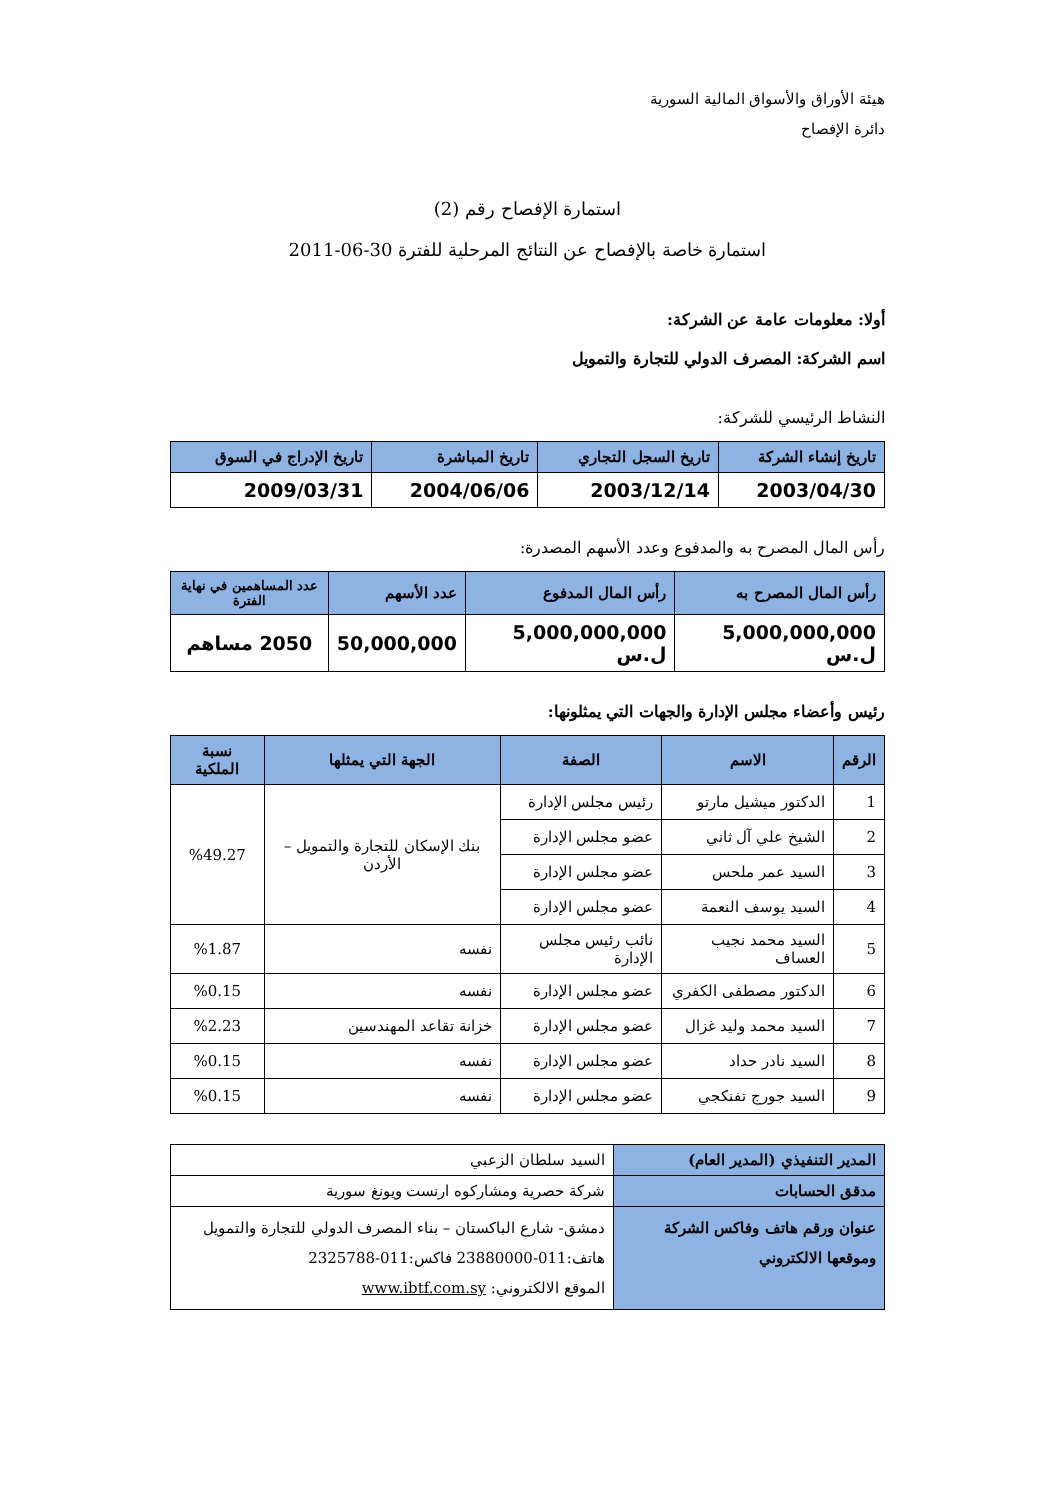هيئة الأوراق والأسواق المالية السورية
دائرة الإفصاح
استمارة الإفصاح رقم (2)
استمارة خاصة بالإفصاح عن النتائج المرحلية للفترة 30-06-2011
أولا: معلومات عامة عن الشركة:
اسم الشركة: المصرف الدولي للتجارة والتمويل
النشاط الرئيسي للشركة:
| تاريخ إنشاء الشركة | تاريخ السجل التجاري | تاريخ المباشرة | تاريخ الإدراج في السوق |
| --- | --- | --- | --- |
| 2003/04/30 | 2003/12/14 | 2004/06/06 | 2009/03/31 |
رأس المال المصرح به والمدفوع وعدد الأسهم المصدرة:
| رأس المال المصرح به | رأس المال المدفوع | عدد الأسهم | عدد المساهمين في نهاية الفترة |
| --- | --- | --- | --- |
| 5,000,000,000 ل.س | 5,000,000,000 ل.س | 50,000,000 | 2050 مساهم |
رئيس وأعضاء مجلس الإدارة والجهات التي يمثلونها:
| الرقم | الاسم | الصفة | الجهة التي يمثلها | نسبة الملكية |
| --- | --- | --- | --- | --- |
| 1 | الدكتور ميشيل مارتو | رئيس مجلس الإدارة | بنك الإسكان للتجارة والتمويل – الأردن | %49.27 |
| 2 | الشيخ علي آل ثاني | عضو مجلس الإدارة | | |
| 3 | السيد عمر ملحس | عضو مجلس الإدارة | | |
| 4 | السيد يوسف النعمة | عضو مجلس الإدارة | | |
| 5 | السيد محمد نجيب العساف | نائب رئيس مجلس الإدارة | نفسه | %1.87 |
| 6 | الدكتور مصطفى الكفري | عضو مجلس الإدارة | نفسه | %0.15 |
| 7 | السيد محمد وليد غزال | عضو مجلس الإدارة | خزانة تقاعد المهندسين | %2.23 |
| 8 | السيد نادر حداد | عضو مجلس الإدارة | نفسه | %0.15 |
| 9 | السيد جورج تفنكجي | عضو مجلس الإدارة | نفسه | %0.15 |
| المدير التنفيذي (المدير العام) | السيد سلطان الزعبي |
| مدقق الحسابات | شركة حصرية ومشاركوه ارنست ويونغ سورية |
| عنوان ورقم هاتف وفاكس الشركة وموقعها الالكتروني | دمشق- شارع الباكستان – بناء المصرف الدولي للتجارة والتمويل هاتف:011-23880000 فاكس:011-2325788 الموقع الالكتروني: www.ibtf.com.sy |